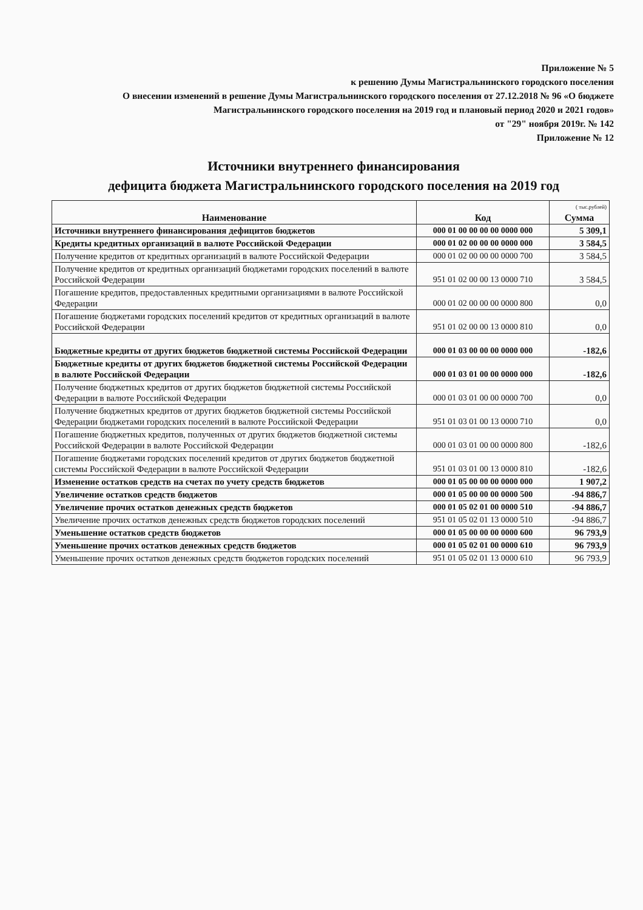Приложение № 5
к решению Думы Магистральнинского городского поселения
О внесении изменений в решение Думы Магистральнинского городского поселения от 27.12.2018 № 96 «О бюджете Магистральнинского городского поселения на 2019 год и плановый период 2020 и 2021 годов»
от "29" ноября 2019г. № 142
Приложение № 12
Источники внутреннего финансирования
дефицита бюджета Магистральнинского городского поселения на 2019 год
| Наименование | Код | ( тыс.рублей) Сумма |
| --- | --- | --- |
| Источники внутреннего финансирования дефицитов бюджетов | 000 01 00 00 00 00 0000 000 | 5 309,1 |
| Кредиты кредитных организаций в валюте Российской Федерации | 000 01 02 00 00 00 0000 000 | 3 584,5 |
| Получение кредитов от кредитных организаций в валюте Российской Федерации | 000 01 02 00 00 00 0000 700 | 3 584,5 |
| Получение кредитов от кредитных организаций бюджетами городских поселений в валюте Российской Федерации | 951 01 02 00 00 13 0000 710 | 3 584,5 |
| Погашение кредитов, предоставленных кредитными организациями в валюте Российской Федерации | 000 01 02 00 00 00 0000 800 | 0,0 |
| Погашение бюджетами городских поселений кредитов от кредитных организаций в валюте Российской Федерации | 951 01 02 00 00 13 0000 810 | 0,0 |
| Бюджетные кредиты от других бюджетов бюджетной системы Российской Федерации | 000 01 03 00 00 00 0000 000 | -182,6 |
| Бюджетные кредиты от других бюджетов бюджетной системы Российской Федерации в валюте Российской Федерации | 000 01 03 01 00 00 0000 000 | -182,6 |
| Получение бюджетных кредитов от других бюджетов бюджетной системы Российской Федерации в валюте Российской Федерации | 000 01 03 01 00 00 0000 700 | 0,0 |
| Получение бюджетных кредитов от других бюджетов бюджетной системы Российской Федерации бюджетами городских поселений в валюте Российской Федерации | 951 01 03 01 00 13 0000 710 | 0,0 |
| Погашение бюджетных кредитов, полученных от других бюджетов бюджетной системы Российской Федерации в валюте Российской Федерации | 000 01 03 01 00 00 0000 800 | -182,6 |
| Погашение бюджетами городских поселений кредитов от других бюджетов бюджетной системы Российской Федерации в валюте Российской Федерации | 951 01 03 01 00 13 0000 810 | -182,6 |
| Изменение остатков средств на счетах по учету средств бюджетов | 000 01 05 00 00 00 0000 000 | 1 907,2 |
| Увеличение остатков средств бюджетов | 000 01 05 00 00 00 0000 500 | -94 886,7 |
| Увеличение прочих остатков денежных средств бюджетов | 000 01 05 02 01 00 0000 510 | -94 886,7 |
| Увеличение прочих остатков денежных средств бюджетов городских поселений | 951 01 05 02 01 13 0000 510 | -94 886,7 |
| Уменьшение остатков средств бюджетов | 000 01 05 00 00 00 0000 600 | 96 793,9 |
| Уменьшение прочих остатков денежных средств бюджетов | 000 01 05 02 01 00 0000 610 | 96 793,9 |
| Уменьшение прочих остатков денежных средств бюджетов городских поселений | 951 01 05 02 01 13 0000 610 | 96 793,9 |